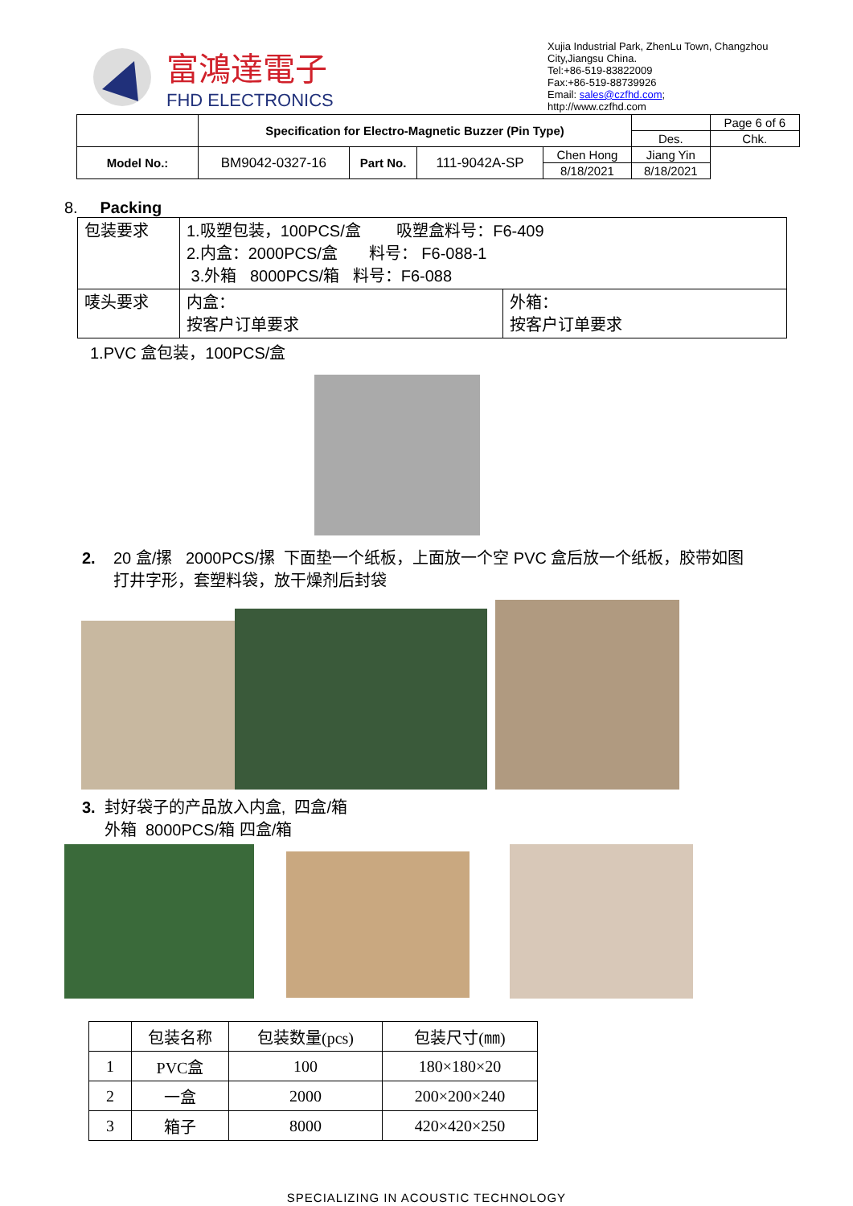富鴻達電子
FHD ELECTRONICS
Xujia Industrial Park, ZhenLu Town, Changzhou City,Jiangsu China.
Tel:+86-519-83822009
Fax:+86-519-88739926
Email: sales@czfhd.com;
http://www.czfhd.com
| | Specification for Electro-Magnetic Buzzer (Pin Type) | | | | | Page 6 of 6 |
| | | | | | Des. | Chk. |
| Model No.: | BM9042-0327-16 | Part No. | 111-9042A-SP | Chen Hong | Jiang Yin | |
| | | | | 8/18/2021 | 8/18/2021 | |
8. Packing
| 包装要求 | 1.吸塑包装，100PCS/盒 吸塑盒料号：F6-409 2.内盒：2000PCS/盒 料号： F6-088-1 3.外箱 8000PCS/箱 料号：F6-088 | |
| 唛头要求 | 内盒： 按客户订单要求 | 外箱： 按客户订单要求 |
1.PVC 盒包装，100PCS/盒
2. 20 盒/摞 2000PCS/摞 下面垫一个纸板，上面放一个空 PVC 盒后放一个纸板，胶带如图
打井字形，套塑料袋，放干燥剂后封袋
3. 封好袋子的产品放入内盒, 四盒/箱
外箱 8000PCS/箱 四盒/箱
| | 包装名称 | 包装数量(pcs) | 包装尺寸(㎜) |
| --- | --- | --- | --- |
| 1 | PVC盒 | 100 | 180×180×20 |
| 2 | 一盒 | 2000 | 200×200×240 |
| 3 | 箱子 | 8000 | 420×420×250 |
SPECIALIZING IN ACOUSTIC TECHNOLOGY